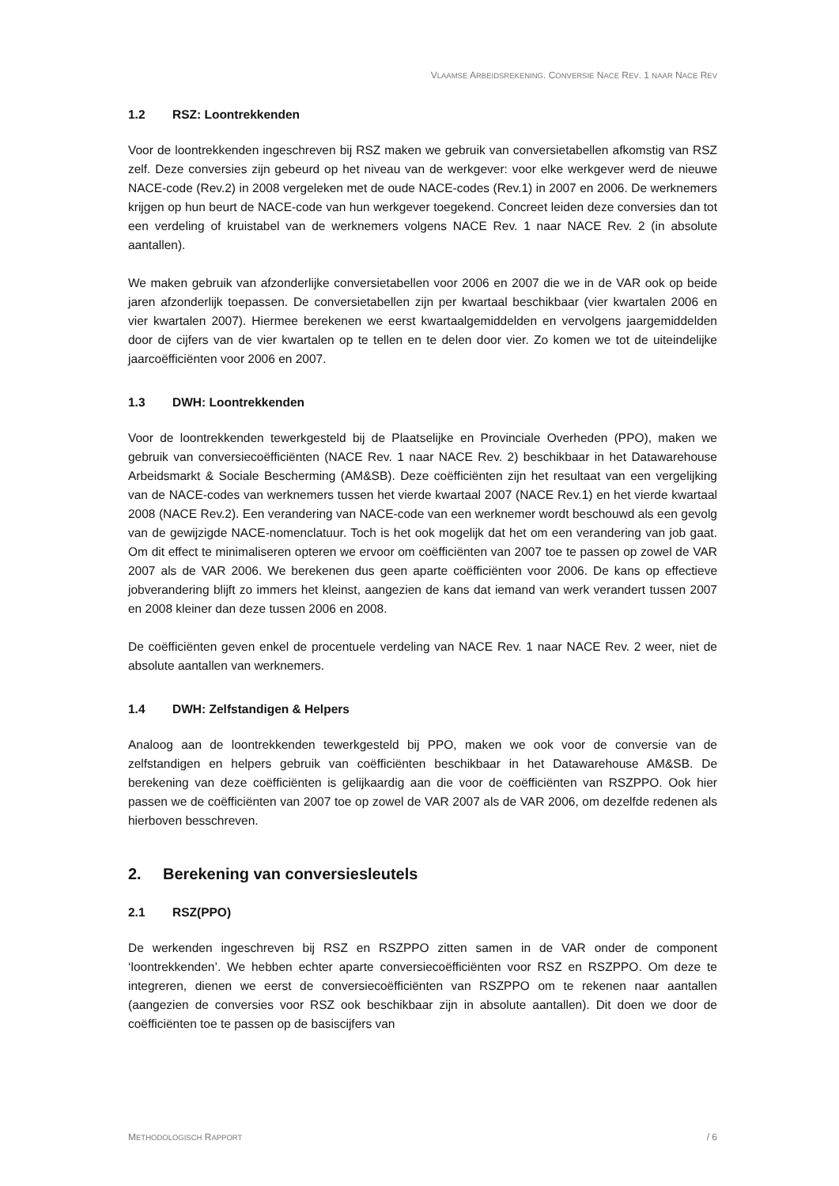VLAAMSE ARBEIDSREKENING. CONVERSIE NACE REV. 1 NAAR NACE REV
1.2 RSZ: Loontrekkenden
Voor de loontrekkenden ingeschreven bij RSZ maken we gebruik van conversietabellen afkomstig van RSZ zelf. Deze conversies zijn gebeurd op het niveau van de werkgever: voor elke werkgever werd de nieuwe NACE-code (Rev.2) in 2008 vergeleken met de oude NACE-codes (Rev.1) in 2007 en 2006. De werknemers krijgen op hun beurt de NACE-code van hun werkgever toegekend. Concreet leiden deze conversies dan tot een verdeling of kruistabel van de werknemers volgens NACE Rev. 1 naar NACE Rev. 2 (in absolute aantallen).
We maken gebruik van afzonderlijke conversietabellen voor 2006 en 2007 die we in de VAR ook op beide jaren afzonderlijk toepassen. De conversietabellen zijn per kwartaal beschikbaar (vier kwartalen 2006 en vier kwartalen 2007). Hiermee berekenen we eerst kwartaalgemiddelden en vervolgens jaargemiddelden door de cijfers van de vier kwartalen op te tellen en te delen door vier. Zo komen we tot de uiteindelijke jaarcoëfficiënten voor 2006 en 2007.
1.3 DWH: Loontrekkenden
Voor de loontrekkenden tewerkgesteld bij de Plaatselijke en Provinciale Overheden (PPO), maken we gebruik van conversiecoëfficiënten (NACE Rev. 1 naar NACE Rev. 2) beschikbaar in het Datawarehouse Arbeidsmarkt & Sociale Bescherming (AM&SB). Deze coëfficiënten zijn het resultaat van een vergelijking van de NACE-codes van werknemers tussen het vierde kwartaal 2007 (NACE Rev.1) en het vierde kwartaal 2008 (NACE Rev.2). Een verandering van NACE-code van een werknemer wordt beschouwd als een gevolg van de gewijzigde NACE-nomenclatuur. Toch is het ook mogelijk dat het om een verandering van job gaat. Om dit effect te minimaliseren opteren we ervoor om coëfficiënten van 2007 toe te passen op zowel de VAR 2007 als de VAR 2006. We berekenen dus geen aparte coëfficiënten voor 2006. De kans op effectieve jobverandering blijft zo immers het kleinst, aangezien de kans dat iemand van werk verandert tussen 2007 en 2008 kleiner dan deze tussen 2006 en 2008.
De coëfficiënten geven enkel de procentuele verdeling van NACE Rev. 1 naar NACE Rev. 2 weer, niet de absolute aantallen van werknemers.
1.4 DWH: Zelfstandigen & Helpers
Analoog aan de loontrekkenden tewerkgesteld bij PPO, maken we ook voor de conversie van de zelfstandigen en helpers gebruik van coëfficiënten beschikbaar in het Datawarehouse AM&SB. De berekening van deze coëfficiënten is gelijkaardig aan die voor de coëfficiënten van RSZPPO. Ook hier passen we de coëfficiënten van 2007 toe op zowel de VAR 2007 als de VAR 2006, om dezelfde redenen als hierboven besschreven.
2. Berekening van conversiesleutels
2.1 RSZ(PPO)
De werkenden ingeschreven bij RSZ en RSZPPO zitten samen in de VAR onder de component ‘loontrekkenden’. We hebben echter aparte conversiecoëfficiënten voor RSZ en RSZPPO. Om deze te integreren, dienen we eerst de conversiecoëfficiënten van RSZPPO om te rekenen naar aantallen (aangezien de conversies voor RSZ ook beschikbaar zijn in absolute aantallen). Dit doen we door de coëfficiënten toe te passen op de basiscijfers van
METHODOLOGISCH RAPPORT / 6